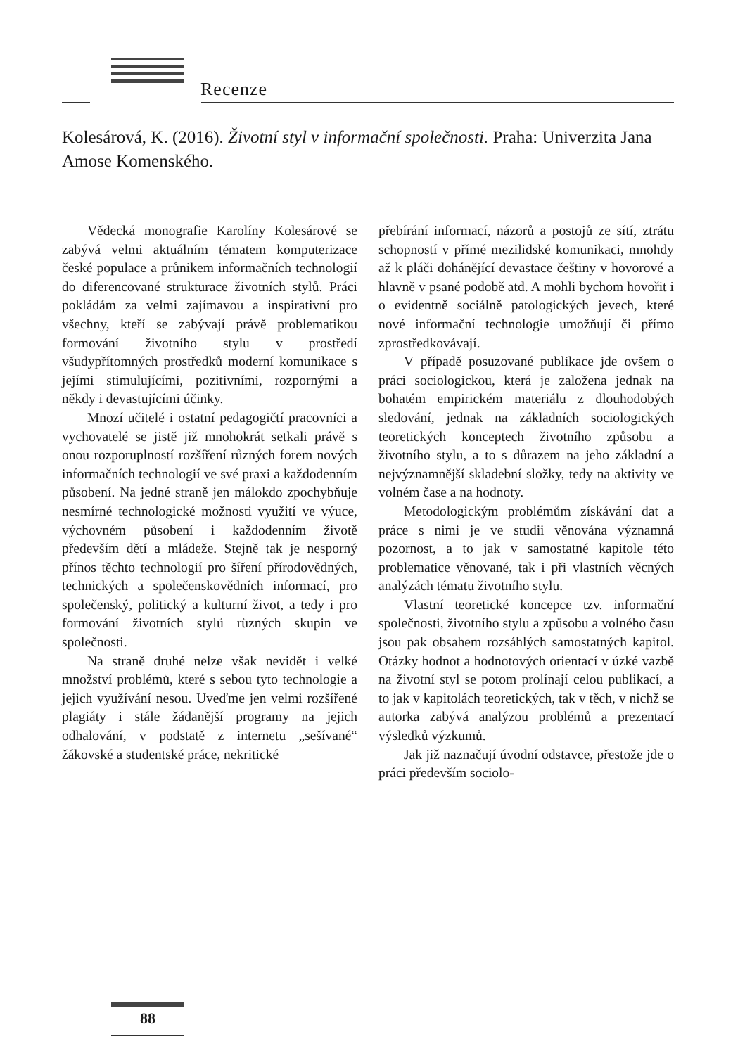Recenze
Kolesárová, K. (2016). Životní styl v informační společnosti. Praha: Univerzita Jana Amose Komenského.
Vědecká monografie Karolíny Kolesárové se zabývá velmi aktuálním tématem komputerizace české populace a průnikem informačních technologií do diferencované strukturace životních stylů. Práci pokládám za velmi zajímavou a inspirativní pro všechny, kteří se zabývají právě problematikou formování životního stylu v prostředí všudypřítomných prostředků moderní komunikace s jejími stimulujícími, pozitivními, rozpornými a někdy i devastujícími účinky.
Mnozí učitelé i ostatní pedagogičtí pracovníci a vychovatelé se jistě již mnohokrát setkali právě s onou rozporuplností rozšíření různých forem nových informačních technologií ve své praxi a každodenním působení. Na jedné straně jen málokdo zpochybňuje nesmírné technologické možnosti využití ve výuce, výchovném působení i každodenním životě především dětí a mládeže. Stejně tak je nesporný přínos těchto technologií pro šíření přírodovědných, technických a společenskovědních informací, pro společenský, politický a kulturní život, a tedy i pro formování životních stylů různých skupin ve společnosti.
Na straně druhé nelze však nevidět i velké množství problémů, které s sebou tyto technologie a jejich využívání nesou. Uveďme jen velmi rozšířené plagiáty i stále žádanější programy na jejich odhalování, v podstatě z internetu „sešívané“ žákovské a studentské práce, nekritické
přebírání informací, názorů a postojů ze sítí, ztrátu schopností v přímé mezilidské komunikaci, mnohdy až k pláči dohánějící devastace češtiny v hovorové a hlavně v psané podobě atd. A mohli bychom hovořit i o evidentně sociálně patologických jevech, které nové informační technologie umožňují či přímo zprostředkovávají.
V případě posuzované publikace jde ovšem o práci sociologickou, která je založena jednak na bohatém empirickém materiálu z dlouhodobých sledování, jednak na základních sociologických teoretických konceptech životního způsobu a životního stylu, a to s důrazem na jeho základní a nejvýznamnější skladební složky, tedy na aktivity ve volném čase a na hodnoty.
Metodologickým problémům získávání dat a práce s nimi je ve studii věnována významná pozornost, a to jak v samostatné kapitole této problematice věnované, tak i při vlastních věcných analýzách tématu životního stylu.
Vlastní teoretické koncepce tzv. informační společnosti, životního stylu a způsobu a volného času jsou pak obsahem rozsáhlých samostatných kapitol. Otázky hodnot a hodnotových orientací v úzké vazbě na životní styl se potom prolínají celou publikací, a to jak v kapitolách teoretických, tak v těch, v nichž se autorka zabývá analýzou problémů a prezentací výsledků výzkumů.
Jak již naznačují úvodní odstavce, přestože jde o práci především sociolo-
88